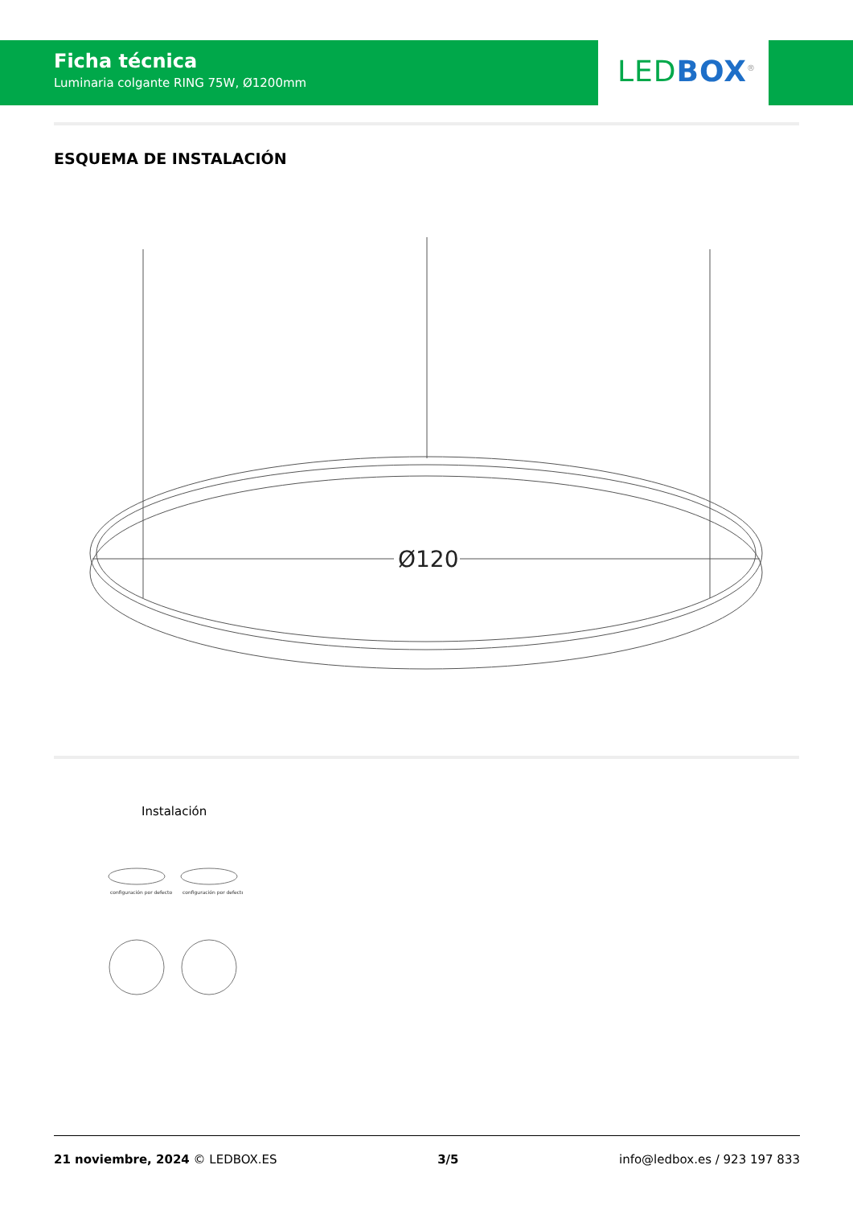Ficha técnica
Luminaria colgante RING 75W, Ø1200mm
LED BOX<sup>®</sup>
ESQUEMA DE INSTALACIÓN
Ø120
Instalación
configuración por defecto
configuración por defecto
21 noviembre, 2024 © LEDBOX.ES 3/5 info@ledbox.es / 923 197 833